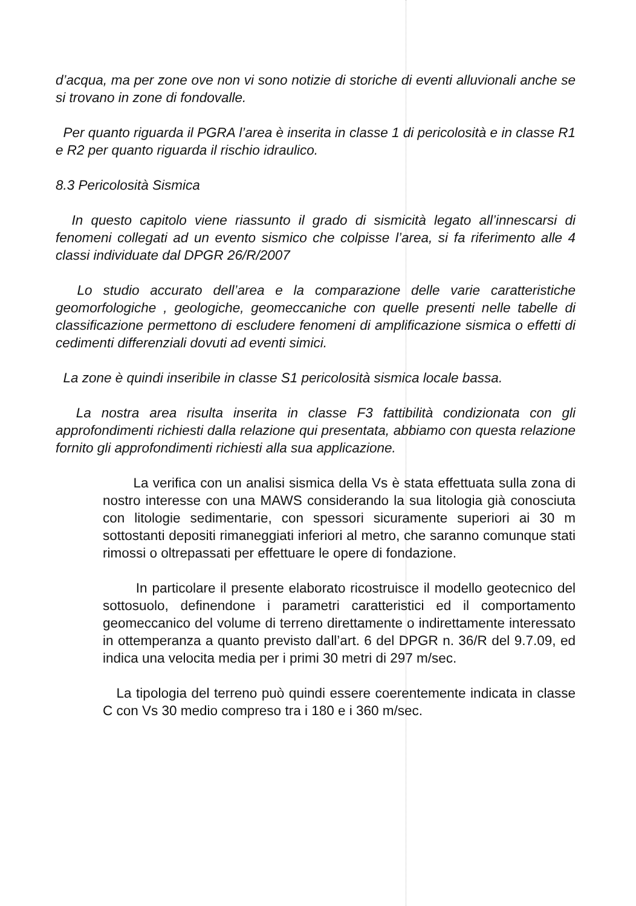d’acqua, ma per zone ove non vi sono notizie di storiche di eventi alluvionali anche se si trovano in zone di fondovalle.
Per quanto riguarda il PGRA l’area è inserita in classe 1 di pericolosità e in classe R1 e R2 per quanto riguarda il rischio idraulico.
8.3 Pericolosità Sismica
In questo capitolo viene riassunto il grado di sismicità legato all’innescarsi di fenomeni collegati ad un evento sismico che colpisse l’area, si fa riferimento alle 4 classi individuate dal DPGR 26/R/2007
Lo studio accurato dell’area e la comparazione delle varie caratteristiche geomorfologiche , geologiche, geomeccaniche con quelle presenti nelle tabelle di classificazione permettono di escludere fenomeni di amplificazione sismica o effetti di cedimenti differenziali dovuti ad eventi simici.
La zone è quindi inseribile in classe S1 pericolosità sismica locale bassa.
La nostra area risulta inserita in classe F3 fattibilità condizionata con gli approfondimenti richiesti dalla relazione qui presentata, abbiamo con questa relazione fornito gli approfondimenti richiesti alla sua applicazione.
La verifica con un analisi sismica della Vs è stata effettuata sulla zona di nostro interesse con una MAWS considerando la sua litologia già conosciuta con litologie sedimentarie, con spessori sicuramente superiori ai 30 m sottostanti depositi rimaneggiati inferiori al metro, che saranno comunque stati rimossi o oltrepassati per effettuare le opere di fondazione.
In particolare il presente elaborato ricostruisce il modello geotecnico del sottosuolo, definendone i parametri caratteristici ed il comportamento geomeccanico del volume di terreno direttamente o indirettamente interessato in ottemperanza a quanto previsto dall’art. 6 del DPGR n. 36/R del 9.7.09, ed indica una velocita media per i primi 30 metri di 297 m/sec.
La tipologia del terreno può quindi essere coerentemente indicata in classe C con Vs 30 medio compreso tra i 180 e i 360 m/sec.